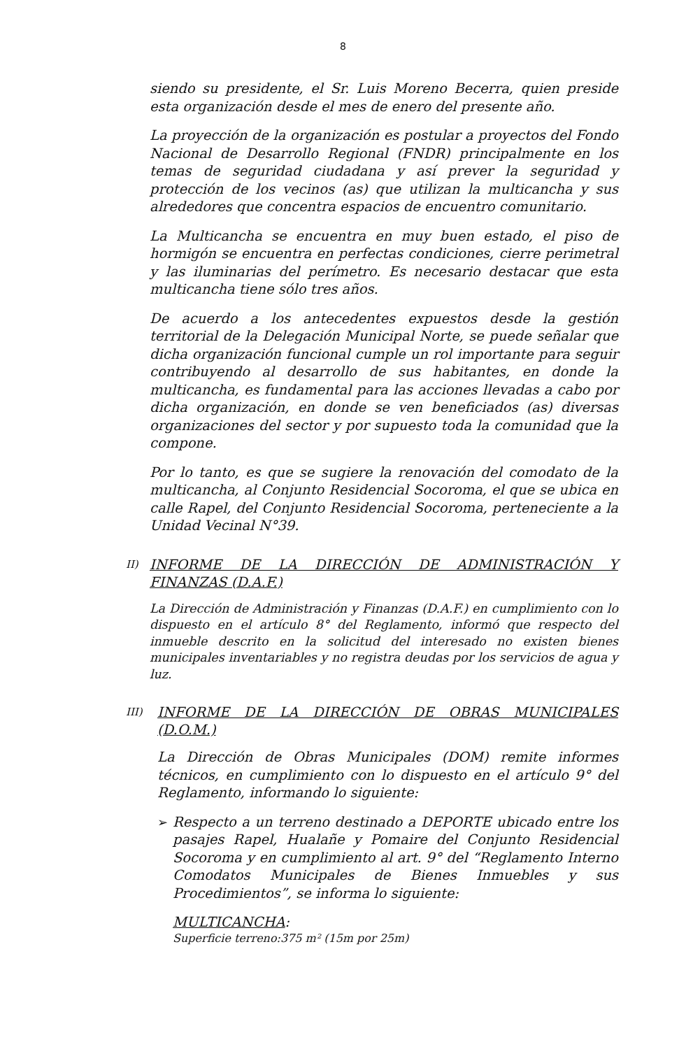8
siendo su presidente, el Sr. Luis Moreno Becerra, quien preside esta organización desde el mes de enero del presente año.
La proyección de la organización es postular a proyectos del Fondo Nacional de Desarrollo Regional (FNDR) principalmente en los temas de seguridad ciudadana y así prever la seguridad y protección de los vecinos (as) que utilizan la multicancha y sus alrededores que concentra espacios de encuentro comunitario.
La Multicancha se encuentra en muy buen estado, el piso de hormigón se encuentra en perfectas condiciones, cierre perimetral y las iluminarias del perímetro. Es necesario destacar que esta multicancha tiene sólo tres años.
De acuerdo a los antecedentes expuestos desde la gestión territorial de la Delegación Municipal Norte, se puede señalar que dicha organización funcional cumple un rol importante para seguir contribuyendo al desarrollo de sus habitantes, en donde la multicancha, es fundamental para las acciones llevadas a cabo por dicha organización, en donde se ven beneficiados (as) diversas organizaciones del sector y por supuesto toda la comunidad que la compone.
Por lo tanto, es que se sugiere la renovación del comodato de la multicancha, al Conjunto Residencial Socoroma, el que se ubica en calle Rapel, del Conjunto Residencial Socoroma, perteneciente a la Unidad Vecinal N°39.
II) INFORME DE LA DIRECCIÓN DE ADMINISTRACIÓN Y FINANZAS (D.A.F.)
La Dirección de Administración y Finanzas (D.A.F.) en cumplimiento con lo dispuesto en el artículo 8° del Reglamento, informó que respecto del inmueble descrito en la solicitud del interesado no existen bienes municipales inventariables y no registra deudas por los servicios de agua y luz.
III) INFORME DE LA DIRECCIÓN DE OBRAS MUNICIPALES (D.O.M.)
La Dirección de Obras Municipales (DOM) remite informes técnicos, en cumplimiento con lo dispuesto en el artículo 9° del Reglamento, informando lo siguiente:
➢
Respecto a un terreno destinado a DEPORTE ubicado entre los pasajes Rapel, Hualañe y Pomaire del Conjunto Residencial Socoroma y en cumplimiento al art. 9° del “Reglamento Interno Comodatos Municipales de Bienes Inmuebles y sus Procedimientos”, se informa lo siguiente:
MULTICANCHA:
Superficie terreno:375 m² (15m por 25m)